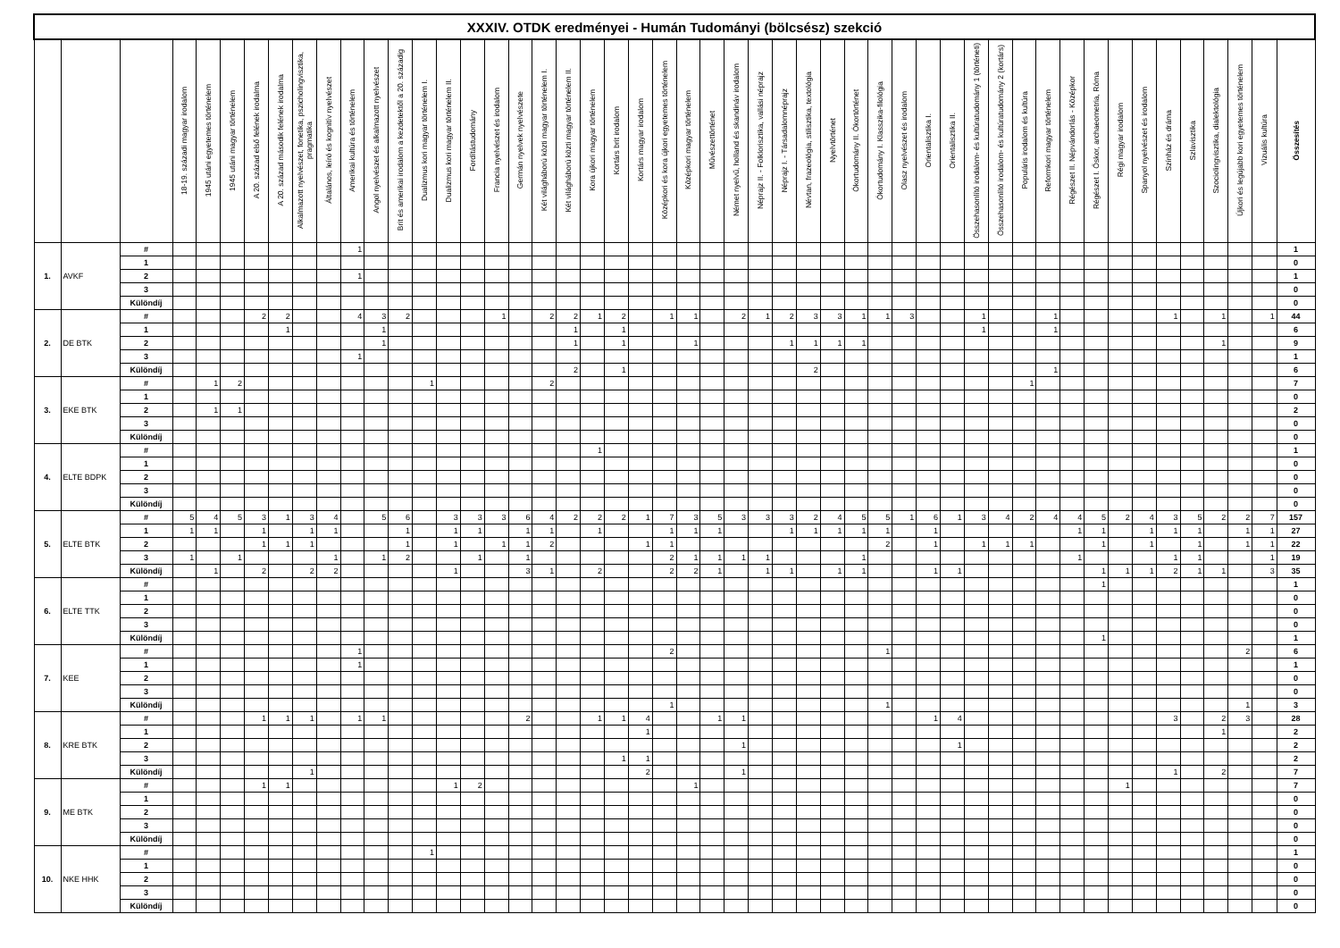| XXXIV. OTDK eredményei - Humán Tudományi (bölcsész) szekció | | | | | | | | | | | | | | | | | | | | | | | | | | | | | | | | | | | | | | | | | | | | | | | | | |
| --- | --- | --- | --- | --- | --- | --- | --- | --- | --- | --- | --- | --- | --- | --- | --- | --- | --- | --- | --- | --- | --- | --- | --- | --- | --- | --- | --- | --- | --- | --- | --- | --- | --- | --- | --- | --- | --- | --- | --- | --- | --- | --- | --- | --- | --- | --- | --- | --- | --- |
| | | | 18-19. századi magyar irodalom | 1945 utáni egyetemes történelem | 1945 utáni magyar történelem | A 20. század első felének irodalma | A 20. század második felének irodalma | Alkalmazott nyelvészet, fonetika, pszicholingvisztika, pragmatika | Általános, leíró és kognitív nyelvészet | Amerikai kultúra és történelem | Angol nyelvészet és alkalmazott nyelvészet | Brit és amerikai irodalom a kezdetektől a 20. századig | Dualizmus kori magyar történelem I. | Dualizmus kori magyar történelem II. | Fordítástudomány | Francia nyelvészet és irodalom | Germán nyelvek nyelvészete | Két világháború közti magyar történelem I. | Két világháború közti magyar történelem II. | Kora újkori magyar történelem | Kortárs brit irodalom | Kortárs magyar irodalom | Középkori és kora újkori egyetemes történelem | Középkori magyar történelem | Művészettörténet | Német nyelvű, holland és skandináv irodalom | Néprajz II. - Folklorisztika, vallási néprajz | Néprajz I. - Társadalomnéprajz | Névtan, frazeológia, stilisztika, textológia | Nyelvtörténet | Ókortudomány II. Ókortörténet | Ókortudomány I. Klasszika-filológia | Olasz nyelvészet és irodalom | Orientalisztika I. | Orientalisztika II. | Összehasonlító irodalom- és kultúratudomány 1 (történeti) | Összehasonlító irodalom- és kultúratudomány 2 (kortárs) | Populáris irodalom és kultúra | Reformkori magyar történelem | Régészet II. Népvándorlás - Középkor | Régészet I. Őskor, archaeometria, Róma | Régi magyar irodalom | Spanyol nyelvészet és irodalom | Színház és dráma | Szlavisztika | Szociolingvisztika, dialektológia | Újkori és legújabb kori egyetemes történelem | Vizuális kultúra | Összesítés |
| 1. | AVKF | # | | | | | | | | 1 | | | | | | | | | | | | | | | | | | | | | | | | | | | | | | | | | | | | | | | 1 |
| | | 1 | | | | | | | | | | | | | | | | | | | | | | | | | | | | | | | | | | | | | | | | | | | | | | | 0 |
| | | 2 | | | | | | | | 1 | | | | | | | | | | | | | | | | | | | | | | | | | | | | | | | | | | | | | | | 1 |
| | | 3 | | | | | | | | | | | | | | | | | | | | | | | | | | | | | | | | | | | | | | | | | | | | | | | 0 |
| | | Különdíj | | | | | | | | | | | | | | | | | | | | | | | | | | | | | | | | | | | | | | | | | | | | | | | 0 |
| 2. | DE BTK | # | | | | 2 | 2 | | | 4 | 3 | 2 | | | | 1 | | 2 | 2 | 1 | 2 | | 1 | 1 | | 2 | 1 | 2 | 3 | 3 | 1 | 1 | 3 | | | 1 | | | 1 | | | | | 1 | | 1 | | 1 | 44 |
| | | 1 | | | | | 1 | | | | 1 | | | | | | | | 1 | | 1 | | | | | | | | | | | | | | | 1 | | | 1 | | | | | | | | | | 6 |
| | | 2 | | | | | | | | | 1 | | | | | | | | 1 | | 1 | | | 1 | | | | 1 | 1 | 1 | 1 | | | | | | | | | | | | | | | 1 | | | 9 |
| | | 3 | | | | | | | | 1 | | | | | | | | | | | | | | | | | | | | | | | | | | | | | | | | | | | | | | | 1 |
| | | Különdíj | | | | | | | | | | | | | | | | | 2 | | 1 | | | | | | | | 2 | | | | | | | | | | 1 | | | | | | | | | | 6 |
| 3. | EKE BTK | # | | 1 | 2 | | | | | | | | 1 | | | | | 2 | | | | | | | | | | | | | | | | | | | | 1 | | | | | | | | | | | 7 |
| | | 1 | | | | | | | | | | | | | | | | | | | | | | | | | | | | | | | | | | | | | | | | | | | | | | | 0 |
| | | 2 | | 1 | 1 | | | | | | | | | | | | | | | | | | | | | | | | | | | | | | | | | | | | | | | | | | | | 2 |
| | | 3 | | | | | | | | | | | | | | | | | | | | | | | | | | | | | | | | | | | | | | | | | | | | | | | 0 |
| | | Különdíj | | | | | | | | | | | | | | | | | | | | | | | | | | | | | | | | | | | | | | | | | | | | | | | 0 |
| 4. | ELTE BDPK | # | | | | | | | | | | | | | | | | | | 1 | | | | | | | | | | | | | | | | | | | | | | | | | | | | | 1 |
| | | 1 | | | | | | | | | | | | | | | | | | | | | | | | | | | | | | | | | | | | | | | | | | | | | | | 0 |
| | | 2 | | | | | | | | | | | | | | | | | | | | | | | | | | | | | | | | | | | | | | | | | | | | | | | 0 |
| | | 3 | | | | | | | | | | | | | | | | | | | | | | | | | | | | | | | | | | | | | | | | | | | | | | | 0 |
| | | Különdíj | | | | | | | | | | | | | | | | | | | | | | | | | | | | | | | | | | | | | | | | | | | | | | | 0 |
| 5. | ELTE BTK | # | 5 | 4 | 5 | 3 | 1 | 3 | 4 | | 5 | 6 | | 3 | 3 | 3 | 6 | 4 | 2 | 2 | 2 | 1 | 7 | 3 | 5 | 3 | 3 | 3 | 2 | 4 | 5 | 5 | 1 | 6 | 1 | 3 | 4 | 2 | 4 | 4 | 5 | 2 | 4 | 3 | 5 | 2 | 2 | 7 | 157 |
| | | 1 | 1 | 1 | | 1 | | 1 | 1 | | | 1 | | 1 | 1 | | 1 | 1 | | 1 | | | 1 | 1 | 1 | | | 1 | 1 | 1 | 1 | 1 | | 1 | | | | | | 1 | 1 | | 1 | 1 | 1 | | 1 | 1 | 27 |
| | | 2 | | | | 1 | 1 | 1 | | | | 1 | | 1 | | 1 | 1 | 2 | | | | 1 | 1 | | | | | | | | | 2 | | 1 | | 1 | 1 | 1 | | | 1 | | 1 | | 1 | | 1 | 1 | 22 |
| | | 3 | 1 | | 1 | | | | 1 | | 1 | 2 | | | 1 | | 1 | | | | | | 2 | 1 | 1 | 1 | 1 | | | | 1 | | | | | | | | | 1 | | | | 1 | 1 | | | 1 | 19 |
| | | Különdíj | | 1 | | 2 | | 2 | 2 | | | | | 1 | | | 3 | 1 | | 2 | | | 2 | 2 | 1 | | 1 | 1 | | 1 | 1 | | | 1 | 1 | | | | | | 1 | 1 | 1 | 2 | 1 | 1 | | 3 | 35 |
| 6. | ELTE TTK | # | | | | | | | | | | | | | | | | | | | | | | | | | | | | | | | | | | | | | | | 1 | | | | | | | | 1 |
| | | 1 | | | | | | | | | | | | | | | | | | | | | | | | | | | | | | | | | | | | | | | | | | | | | | | 0 |
| | | 2 | | | | | | | | | | | | | | | | | | | | | | | | | | | | | | | | | | | | | | | | | | | | | | | 0 |
| | | 3 | | | | | | | | | | | | | | | | | | | | | | | | | | | | | | | | | | | | | | | | | | | | | | | 0 |
| | | Különdíj | | | | | | | | | | | | | | | | | | | | | | | | | | | | | | | | | | | | | | | 1 | | | | | | | | 1 |
| 7. | KEE | # | | | | | | | | 1 | | | | | | | | | | | | | 2 | | | | | | | | | 1 | | | | | | | | | | | | | | | 2 | | 6 |
| | | 1 | | | | | | | | 1 | | | | | | | | | | | | | | | | | | | | | | | | | | | | | | | | | | | | | | | 1 |
| | | 2 | | | | | | | | | | | | | | | | | | | | | | | | | | | | | | | | | | | | | | | | | | | | | | | 0 |
| | | 3 | | | | | | | | | | | | | | | | | | | | | | | | | | | | | | | | | | | | | | | | | | | | | | | 0 |
| | | Különdíj | | | | | | | | | | | | | | | | | | | | | 1 | | | | | | | | | 1 | | | | | | | | | | | | | | | 1 | | 3 |
| 8. | KRE BTK | # | | | | 1 | 1 | 1 | | 1 | 1 | | | | | | 2 | | | 1 | 1 | 4 | | | 1 | 1 | | | | | | | | 1 | 4 | | | | | | | | | 3 | | 2 | 3 | | 28 |
| | | 1 | | | | | | | | | | | | | | | | | | | | 1 | | | | | | | | | | | | | | | | | | | | | | | | 1 | | | 2 |
| | | 2 | | | | | | | | | | | | | | | | | | | | | | | | 1 | | | | | | | | | 1 | | | | | | | | | | | | | | 2 |
| | | 3 | | | | | | | | | | | | | | | | | | | 1 | 1 | | | | | | | | | | | | | | | | | | | | | | | | | | | 2 |
| | | Különdíj | | | | | | 1 | | | | | | | | | | | | | | 2 | | | | 1 | | | | | | | | | | | | | | | | | | 1 | | 2 | | | 7 |
| 9. | ME BTK | # | | | | 1 | 1 | | | | | | | 1 | 2 | | | | | | | | | 1 | | | | | | | | | | | | | | | | | | 1 | | | | | | | 7 |
| | | 1 | | | | | | | | | | | | | | | | | | | | | | | | | | | | | | | | | | | | | | | | | | | | | | | 0 |
| | | 2 | | | | | | | | | | | | | | | | | | | | | | | | | | | | | | | | | | | | | | | | | | | | | | | 0 |
| | | 3 | | | | | | | | | | | | | | | | | | | | | | | | | | | | | | | | | | | | | | | | | | | | | | | 0 |
| | | Különdíj | | | | | | | | | | | | | | | | | | | | | | | | | | | | | | | | | | | | | | | | | | | | | | | 0 |
| 10. | NKE HHK | # | | | | | | | | | | | 1 | | | | | | | | | | | | | | | | | | | | | | | | | | | | | | | | | | | | 1 |
| | | 1 | | | | | | | | | | | | | | | | | | | | | | | | | | | | | | | | | | | | | | | | | | | | | | | 0 |
| | | 2 | | | | | | | | | | | | | | | | | | | | | | | | | | | | | | | | | | | | | | | | | | | | | | | 0 |
| | | 3 | | | | | | | | | | | | | | | | | | | | | | | | | | | | | | | | | | | | | | | | | | | | | | | 0 |
| | | Különdíj | | | | | | | | | | | | | | | | | | | | | | | | | | | | | | | | | | | | | | | | | | | | | | | 0 |